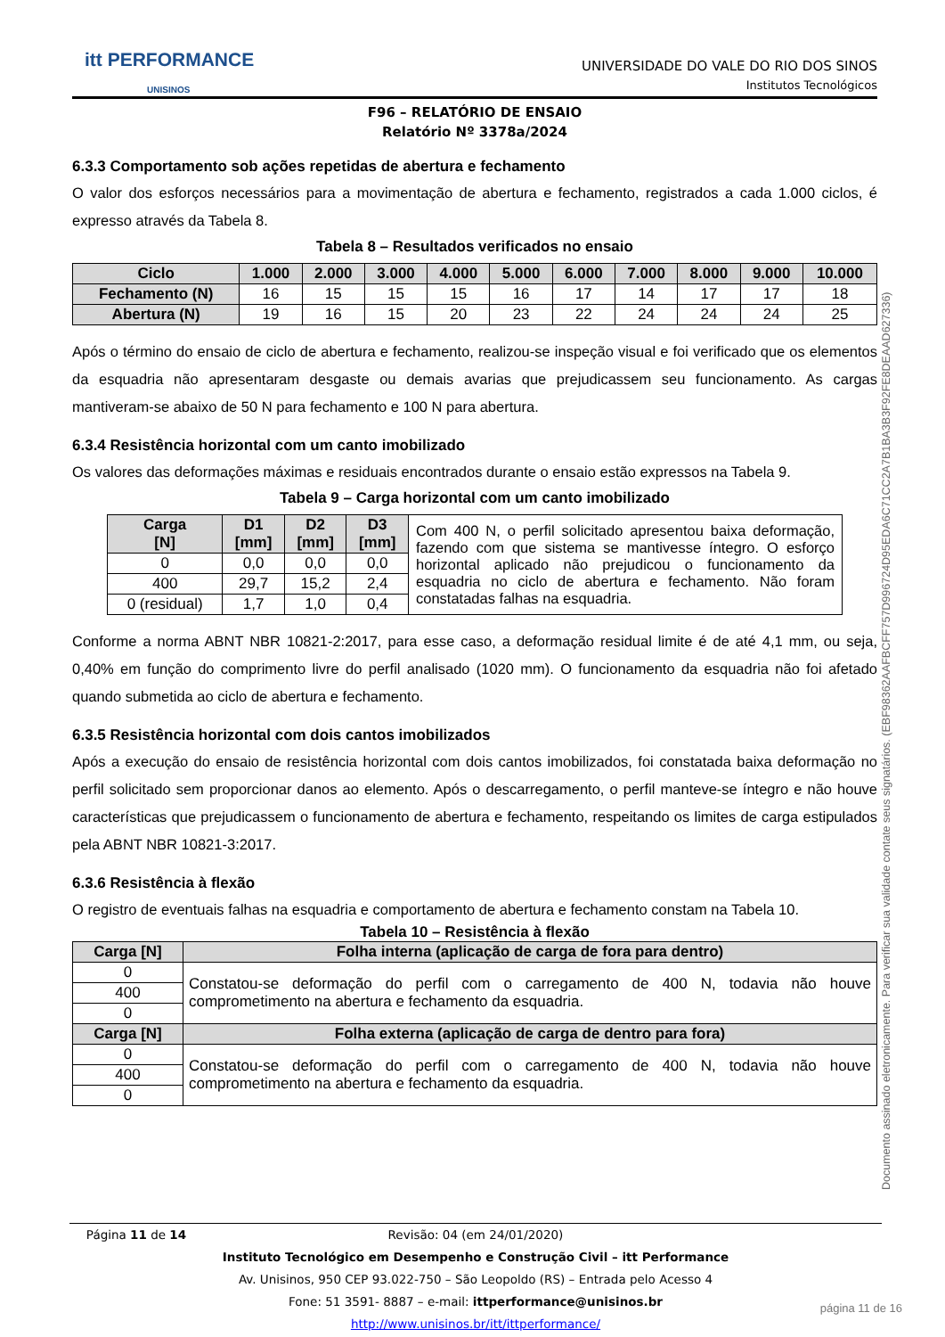itt PERFORMANCE
UNISINOS
UNIVERSIDADE DO VALE DO RIO DOS SINOS
Institutos Tecnológicos
F96 – RELATÓRIO DE ENSAIO
Relatório Nº 3378a/2024
6.3.3 Comportamento sob ações repetidas de abertura e fechamento
O valor dos esforços necessários para a movimentação de abertura e fechamento, registrados a cada 1.000 ciclos, é expresso através da Tabela 8.
Tabela 8 – Resultados verificados no ensaio
| Ciclo | 1.000 | 2.000 | 3.000 | 4.000 | 5.000 | 6.000 | 7.000 | 8.000 | 9.000 | 10.000 |
| --- | --- | --- | --- | --- | --- | --- | --- | --- | --- | --- |
| Fechamento (N) | 16 | 15 | 15 | 15 | 16 | 17 | 14 | 17 | 17 | 18 |
| Abertura (N) | 19 | 16 | 15 | 20 | 23 | 22 | 24 | 24 | 24 | 25 |
Após o término do ensaio de ciclo de abertura e fechamento, realizou-se inspeção visual e foi verificado que os elementos da esquadria não apresentaram desgaste ou demais avarias que prejudicassem seu funcionamento. As cargas mantiveram-se abaixo de 50 N para fechamento e 100 N para abertura.
6.3.4 Resistência horizontal com um canto imobilizado
Os valores das deformações máximas e residuais encontrados durante o ensaio estão expressos na Tabela 9.
Tabela 9 – Carga horizontal com um canto imobilizado
| Carga [N] | D1 [mm] | D2 [mm] | D3 [mm] | Com 400 N, o perfil solicitado apresentou baixa deformação, fazendo com que sistema se mantivesse íntegro. O esforço horizontal aplicado não prejudicou o funcionamento da esquadria no ciclo de abertura e fechamento. Não foram constatadas falhas na esquadria. |
| 0 | 0,0 | 0,0 | 0,0 | |
| 400 | 29,7 | 15,2 | 2,4 | |
| 0 (residual) | 1,7 | 1,0 | 0,4 | |
Conforme a norma ABNT NBR 10821-2:2017, para esse caso, a deformação residual limite é de até 4,1 mm, ou seja, 0,40% em função do comprimento livre do perfil analisado (1020 mm). O funcionamento da esquadria não foi afetado quando submetida ao ciclo de abertura e fechamento.
6.3.5 Resistência horizontal com dois cantos imobilizados
Após a execução do ensaio de resistência horizontal com dois cantos imobilizados, foi constatada baixa deformação no perfil solicitado sem proporcionar danos ao elemento. Após o descarregamento, o perfil manteve-se íntegro e não houve características que prejudicassem o funcionamento de abertura e fechamento, respeitando os limites de carga estipulados pela ABNT NBR 10821-3:2017.
6.3.6 Resistência à flexão
O registro de eventuais falhas na esquadria e comportamento de abertura e fechamento constam na Tabela 10.
Tabela 10 – Resistência à flexão
| Carga [N] | Folha interna (aplicação de carga de fora para dentro) |
| --- | --- |
| 0 | Constatou-se deformação do perfil com o carregamento de 400 N, todavia não houve comprometimento na abertura e fechamento da esquadria. |
| 400 | |
| 0 | |
| Carga [N] | Folha externa (aplicação de carga de dentro para fora) |
| 0 | Constatou-se deformação do perfil com o carregamento de 400 N, todavia não houve comprometimento na abertura e fechamento da esquadria. |
| 400 | |
| 0 | |
Documento assinado eletronicamente. Para verificar sua validade contate seus signatários. (EBF98362AAFBCFF757D996724D95EDA6C71CC2A7B1BA3B3F92FE8DEAAD627336)
Página 11 de 14 Revisão: 04 (em 24/01/2020)
Instituto Tecnológico em Desempenho e Construção Civil – itt Performance
Av. Unisinos, 950 CEP 93.022-750 – São Leopoldo (RS) – Entrada pelo Acesso 4
Fone: 51 3591- 8887 – e-mail: ittperformance@unisinos.br
http://www.unisinos.br/itt/ittperformance/
página 11 de 16